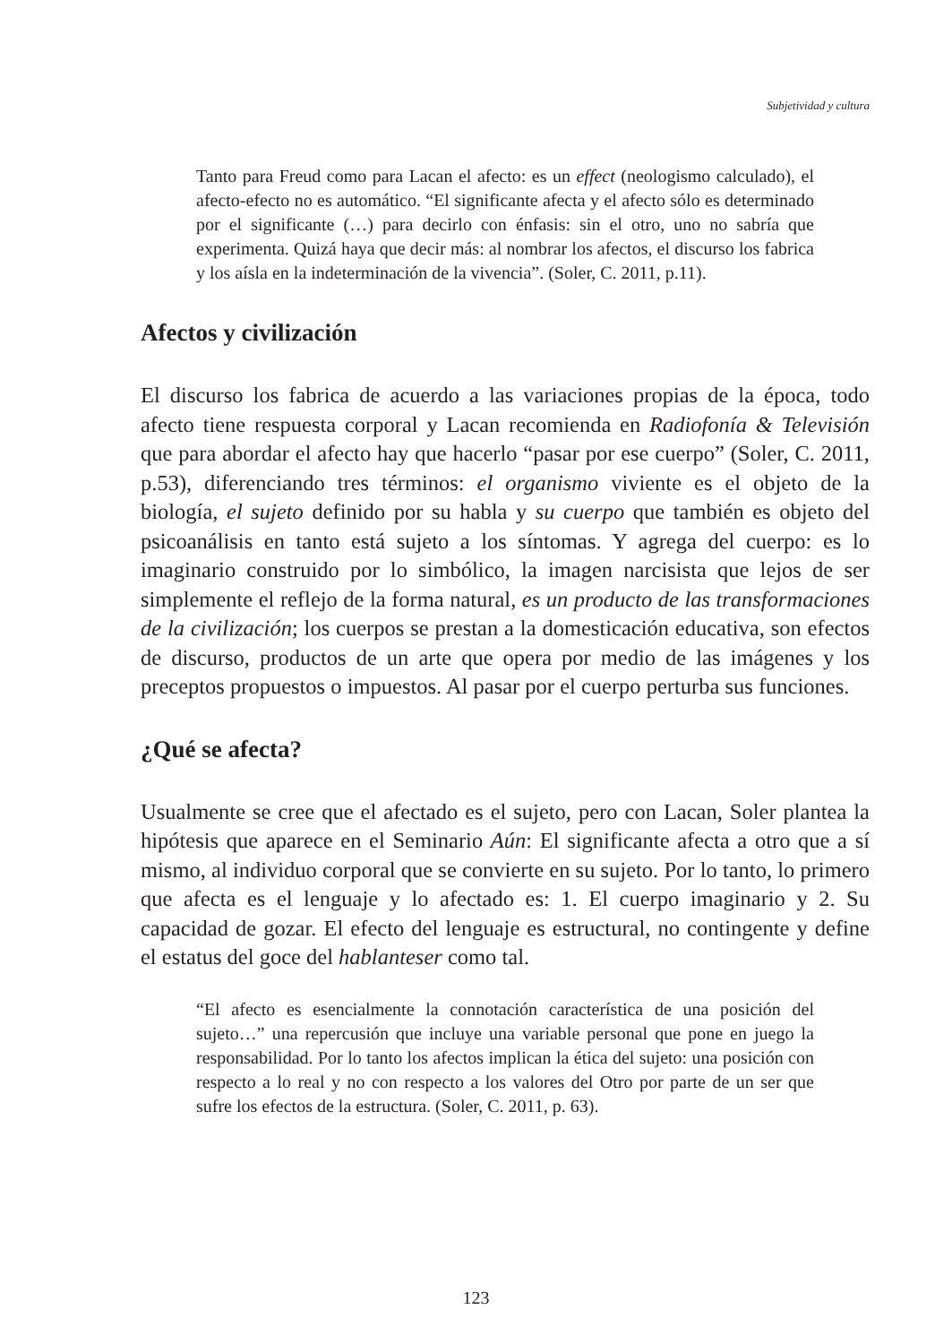Subjetividad y cultura
Tanto para Freud como para Lacan el afecto: es un effect (neologismo calculado), el afecto-efecto no es automático. “El significante afecta y el afecto sólo es determinado por el significante (…) para decirlo con énfasis: sin el otro, uno no sabría que experimenta. Quizá haya que decir más: al nombrar los afectos, el discurso los fabrica y los aísla en la indeterminación de la vivencia”. (Soler, C. 2011, p.11).
Afectos y civilización
El discurso los fabrica de acuerdo a las variaciones propias de la época, todo afecto tiene respuesta corporal y Lacan recomienda en Radiofonía & Televisión que para abordar el afecto hay que hacerlo “pasar por ese cuerpo” (Soler, C. 2011, p.53), diferenciando tres términos: el organismo viviente es el objeto de la biología, el sujeto definido por su habla y su cuerpo que también es objeto del psicoanálisis en tanto está sujeto a los síntomas. Y agrega del cuerpo: es lo imaginario construido por lo simbólico, la imagen narcisista que lejos de ser simplemente el reflejo de la forma natural, es un producto de las transformaciones de la civilización; los cuerpos se prestan a la domesticación educativa, son efectos de discurso, productos de un arte que opera por medio de las imágenes y los preceptos propuestos o impuestos. Al pasar por el cuerpo perturba sus funciones.
¿Qué se afecta?
Usualmente se cree que el afectado es el sujeto, pero con Lacan, Soler plantea la hipótesis que aparece en el Seminario Aún: El significante afecta a otro que a sí mismo, al individuo corporal que se convierte en su sujeto. Por lo tanto, lo primero que afecta es el lenguaje y lo afectado es: 1. El cuerpo imaginario y 2. Su capacidad de gozar. El efecto del lenguaje es estructural, no contingente y define el estatus del goce del hablanteser como tal.
“El afecto es esencialmente la connotación característica de una posición del sujeto…” una repercusión que incluye una variable personal que pone en juego la responsabilidad. Por lo tanto los afectos implican la ética del sujeto: una posición con respecto a lo real y no con respecto a los valores del Otro por parte de un ser que sufre los efectos de la estructura. (Soler, C. 2011, p. 63).
123